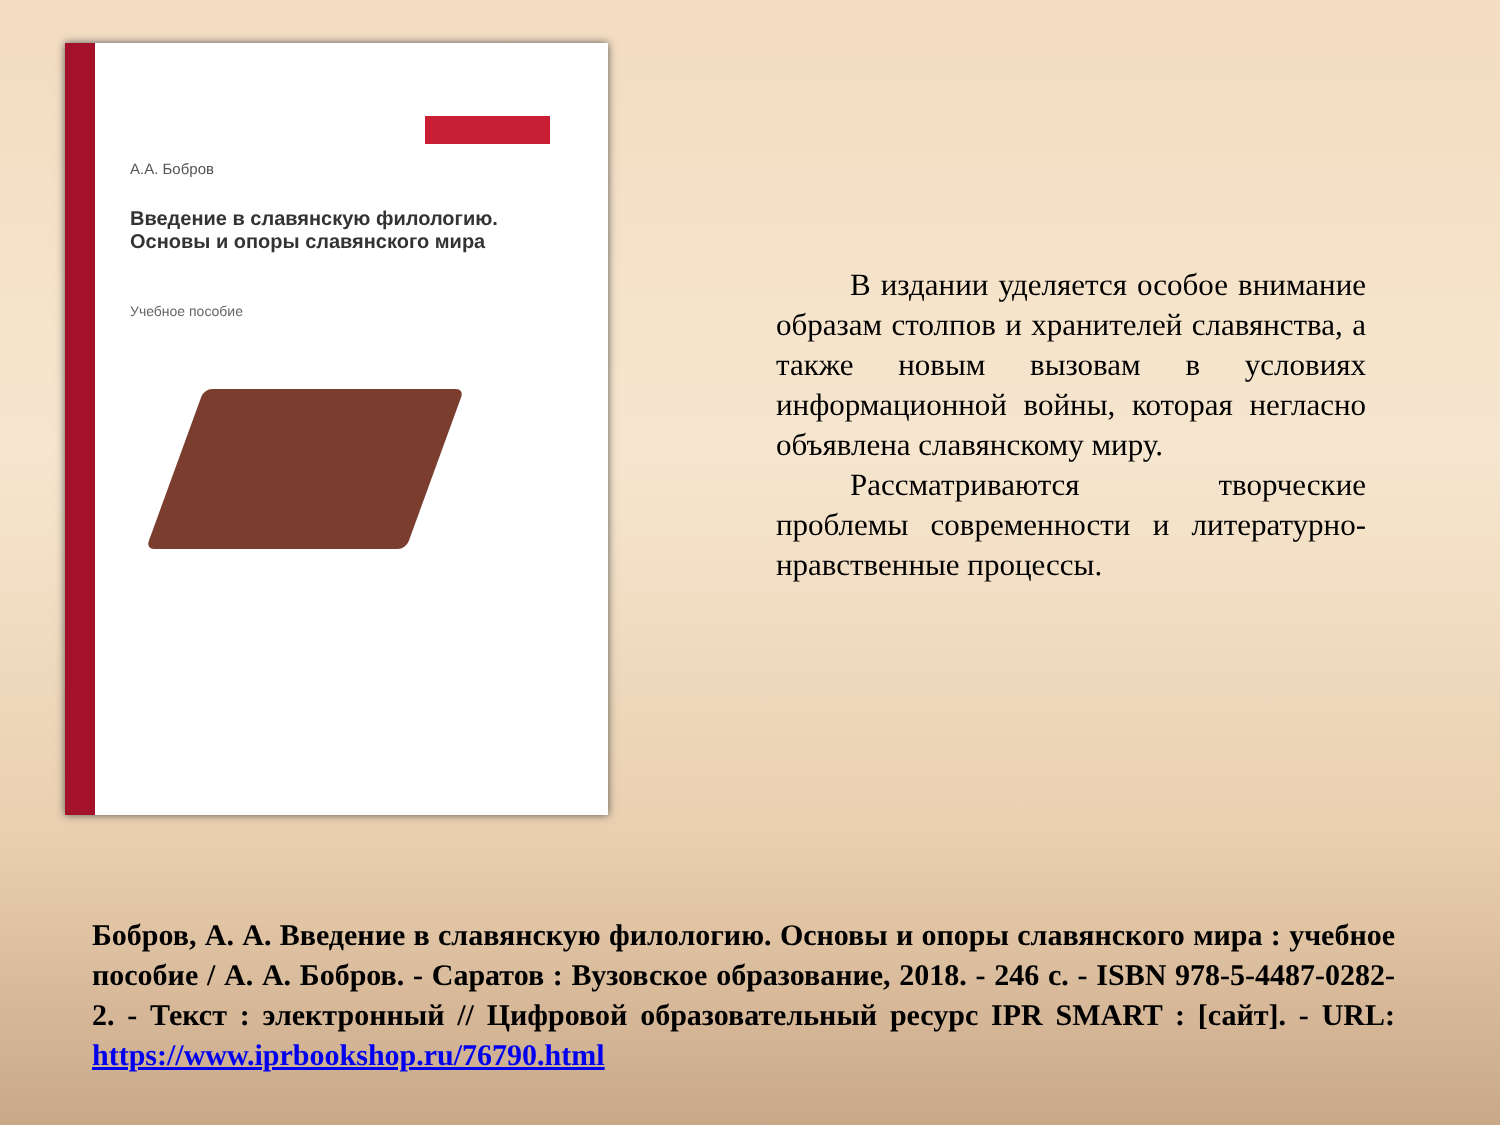А.А. Бобров
Введение в славянскую филологию.
Основы и опоры славянского мира
Учебное пособие
В издании уделяется особое внимание образам столпов и хранителей славянства, а также новым вызовам в условиях информационной войны, которая негласно объявлена славянскому миру.
Рассматриваются творческие проблемы современности и литературно-нравственные процессы.
Бобров, А. А. Введение в славянскую филологию. Основы и опоры славянского мира : учебное пособие / А. А. Бобров. - Саратов : Вузовское образование, 2018. - 246 с. - ISBN 978-5-4487-0282-2. - Текст : электронный // Цифровой образовательный ресурс IPR SMART : [сайт]. - URL: https://www.iprbookshop.ru/76790.html